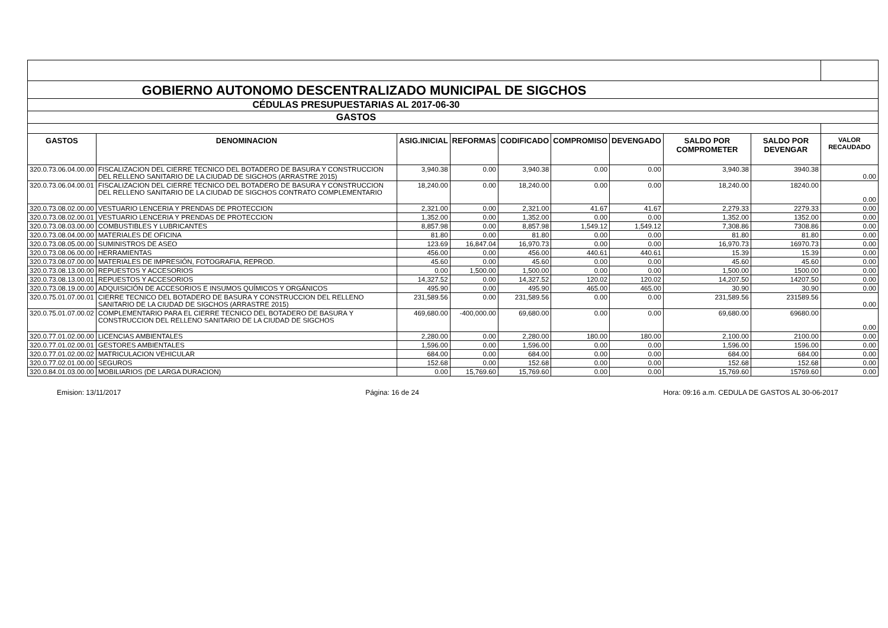| GOBIERNO AUTONOMO DESCENTRALIZADO MUNICIPAL DE SIGCHOS | | | | | | | | | |
| CÉDULAS PRESUPUESTARIAS AL 2017-06-30 | | | | | | | | | |
| GASTOS | | | | | | | | | |
| GASTOS | DENOMINACION | ASIG.INICIAL | REFORMAS | CODIFICADO | COMPROMISO | DEVENGADO | SALDO POR COMPROMETER | SALDO POR DEVENGAR | VALOR RECAUDADO |
| 320.0.73.06.04.00.00 | FISCALIZACION DEL CIERRE TECNICO DEL BOTADERO DE BASURA Y CONSTRUCCION DEL RELLENO SANITARIO DE LA CIUDAD DE SIGCHOS (ARRASTRE 2015) | 3,940.38 | 0.00 | 3,940.38 | 0.00 | 0.00 | 3,940.38 | 3940.38 | 0.00 |
| 320.0.73.06.04.00.01 | FISCALIZACION DEL CIERRE TECNICO DEL BOTADERO DE BASURA Y CONSTRUCCION DEL RELLENO SANITARIO DE LA CIUDAD DE SIGCHOS CONTRATO COMPLEMENTARIO | 18,240.00 | 0.00 | 18,240.00 | 0.00 | 0.00 | 18,240.00 | 18240.00 | 0.00 |
| 320.0.73.08.02.00.00 | VESTUARIO LENCERIA Y PRENDAS DE PROTECCION | 2,321.00 | 0.00 | 2,321.00 | 41.67 | 41.67 | 2,279.33 | 2279.33 | 0.00 |
| 320.0.73.08.02.00.01 | VESTUARIO LENCERIA Y PRENDAS DE PROTECCION | 1,352.00 | 0.00 | 1,352.00 | 0.00 | 0.00 | 1,352.00 | 1352.00 | 0.00 |
| 320.0.73.08.03.00.00 | COMBUSTIBLES Y LUBRICANTES | 8,857.98 | 0.00 | 8,857.98 | 1,549.12 | 1,549.12 | 7,308.86 | 7308.86 | 0.00 |
| 320.0.73.08.04.00.00 | MATERIALES DE OFICINA | 81.80 | 0.00 | 81.80 | 0.00 | 0.00 | 81.80 | 81.80 | 0.00 |
| 320.0.73.08.05.00.00 | SUMINISTROS DE ASEO | 123.69 | 16,847.04 | 16,970.73 | 0.00 | 0.00 | 16,970.73 | 16970.73 | 0.00 |
| 320.0.73.08.06.00.00 | HERRAMIENTAS | 456.00 | 0.00 | 456.00 | 440.61 | 440.61 | 15.39 | 15.39 | 0.00 |
| 320.0.73.08.07.00.00 | MATERIALES DE IMPRESIÓN, FOTOGRAFIA, REPROD. | 45.60 | 0.00 | 45.60 | 0.00 | 0.00 | 45.60 | 45.60 | 0.00 |
| 320.0.73.08.13.00.00 | REPUESTOS Y ACCESORIOS | 0.00 | 1,500.00 | 1,500.00 | 0.00 | 0.00 | 1,500.00 | 1500.00 | 0.00 |
| 320.0.73.08.13.00.01 | REPUESTOS Y ACCESORIOS | 14,327.52 | 0.00 | 14,327.52 | 120.02 | 120.02 | 14,207.50 | 14207.50 | 0.00 |
| 320.0.73.08.19.00.00 | ADQUISICIÓN DE ACCESORIOS E INSUMOS QUÍMICOS Y ORGÁNICOS | 495.90 | 0.00 | 495.90 | 465.00 | 465.00 | 30.90 | 30.90 | 0.00 |
| 320.0.75.01.07.00.01 | CIERRE TECNICO DEL BOTADERO DE BASURA Y CONSTRUCCION DEL RELLENO SANITARIO DE LA CIUDAD DE SIGCHOS (ARRASTRE 2015) | 231,589.56 | 0.00 | 231,589.56 | 0.00 | 0.00 | 231,589.56 | 231589.56 | 0.00 |
| 320.0.75.01.07.00.02 | COMPLEMENTARIO PARA EL CIERRE TECNICO DEL BOTADERO DE BASURA Y CONSTRUCCION DEL RELLENO SANITARIO DE LA CIUDAD DE SIGCHOS | 469,680.00 | -400,000.00 | 69,680.00 | 0.00 | 0.00 | 69,680.00 | 69680.00 | 0.00 |
| 320.0.77.01.02.00.00 | LICENCIAS AMBIENTALES | 2,280.00 | 0.00 | 2,280.00 | 180.00 | 180.00 | 2,100.00 | 2100.00 | 0.00 |
| 320.0.77.01.02.00.01 | GESTORES AMBIENTALES | 1,596.00 | 0.00 | 1,596.00 | 0.00 | 0.00 | 1,596.00 | 1596.00 | 0.00 |
| 320.0.77.01.02.00.02 | MATRICULACION VEHICULAR | 684.00 | 0.00 | 684.00 | 0.00 | 0.00 | 684.00 | 684.00 | 0.00 |
| 320.0.77.02.01.00.00 | SEGUROS | 152.68 | 0.00 | 152.68 | 0.00 | 0.00 | 152.68 | 152.68 | 0.00 |
| 320.0.84.01.03.00.00 | MOBILIARIOS (DE LARGA DURACION) | 0.00 | 15,769.60 | 15,769.60 | 0.00 | 0.00 | 15,769.60 | 15769.60 | 0.00 |
Emision: 13/11/2017 Página: 16 de 24 Hora: 09:16 a.m. CEDULA DE GASTOS AL 30-06-2017